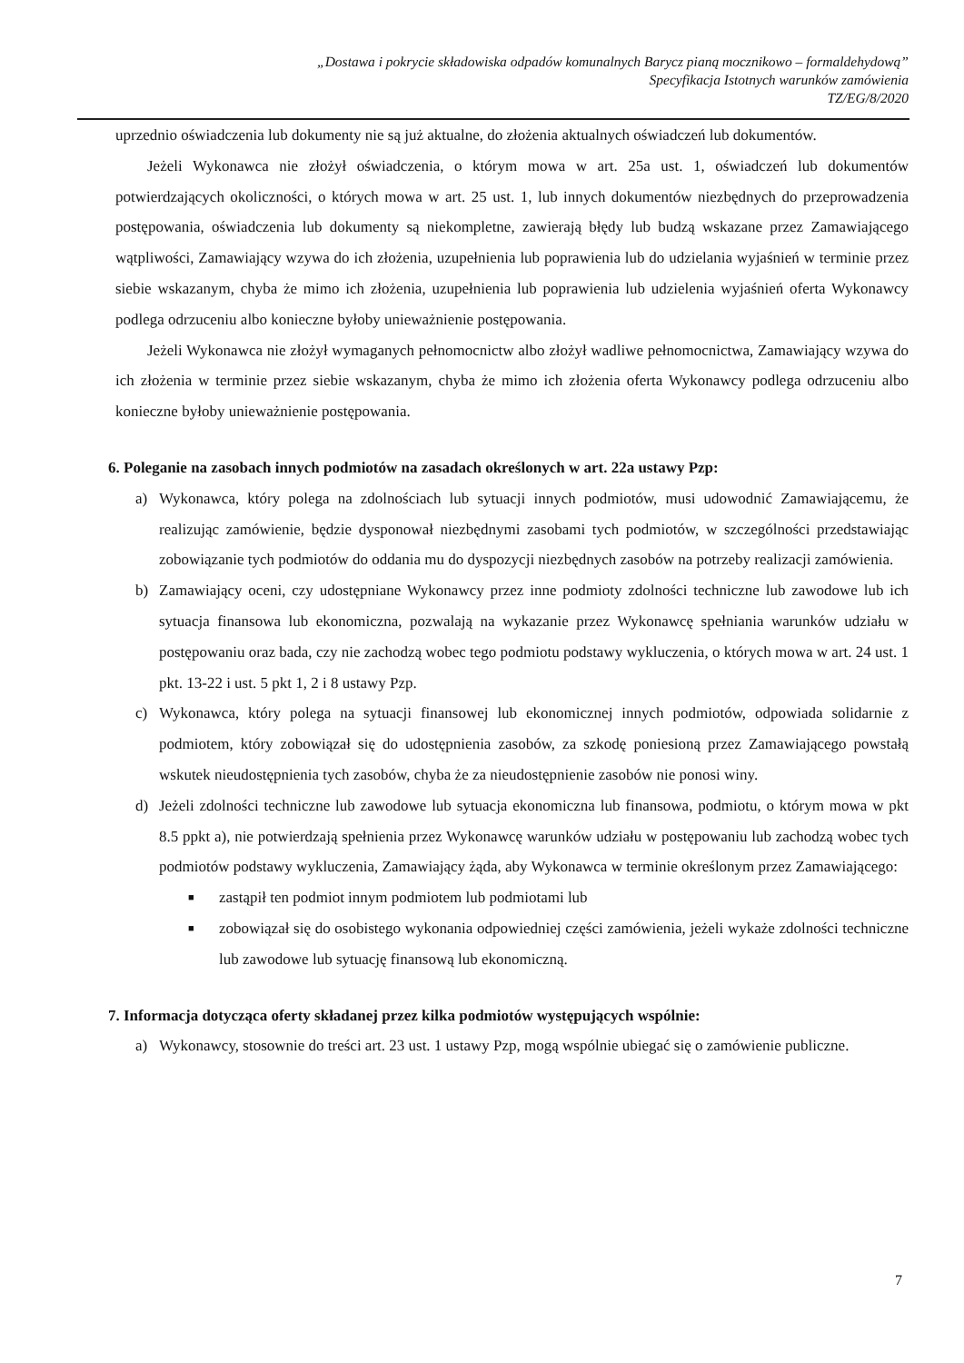„Dostawa i pokrycie składowiska odpadów komunalnych Barycz pianą mocznikowo – formaldehydową”
Specyfikacja Istotnych warunków zamówienia
TZ/EG/8/2020
uprzednio oświadczenia lub dokumenty nie są już aktualne, do złożenia aktualnych oświadczeń lub dokumentów.
Jeżeli Wykonawca nie złożył oświadczenia, o którym mowa w art. 25a ust. 1, oświadczeń lub dokumentów potwierdzających okoliczności, o których mowa w art. 25 ust. 1, lub innych dokumentów niezbędnych do przeprowadzenia postępowania, oświadczenia lub dokumenty są niekompletne, zawierają błędy lub budzą wskazane przez Zamawiającego wątpliwości, Zamawiający wzywa do ich złożenia, uzupełnienia lub poprawienia lub do udzielania wyjaśnień w terminie przez siebie wskazanym, chyba że mimo ich złożenia, uzupełnienia lub poprawienia lub udzielenia wyjaśnień oferta Wykonawcy podlega odrzuceniu albo konieczne byłoby unieważnienie postępowania.
Jeżeli Wykonawca nie złożył wymaganych pełnomocnictw albo złożył wadliwe pełnomocnictwa, Zamawiający wzywa do ich złożenia w terminie przez siebie wskazanym, chyba że mimo ich złożenia oferta Wykonawcy podlega odrzuceniu albo konieczne byłoby unieważnienie postępowania.
6. Poleganie na zasobach innych podmiotów na zasadach określonych w art. 22a ustawy Pzp:
a) Wykonawca, który polega na zdolnościach lub sytuacji innych podmiotów, musi udowodnić Zamawiającemu, że realizując zamówienie, będzie dysponował niezbędnymi zasobami tych podmiotów, w szczególności przedstawiając zobowiązanie tych podmiotów do oddania mu do dyspozycji niezbędnych zasobów na potrzeby realizacji zamówienia.
b) Zamawiający oceni, czy udostępniane Wykonawcy przez inne podmioty zdolności techniczne lub zawodowe lub ich sytuacja finansowa lub ekonomiczna, pozwalają na wykazanie przez Wykonawcę spełniania warunków udziału w postępowaniu oraz bada, czy nie zachodzą wobec tego podmiotu podstawy wykluczenia, o których mowa w art. 24 ust. 1 pkt. 13-22 i ust. 5 pkt 1, 2 i 8 ustawy Pzp.
c) Wykonawca, który polega na sytuacji finansowej lub ekonomicznej innych podmiotów, odpowiada solidarnie z podmiotem, który zobowiązał się do udostępnienia zasobów, za szkodę poniesioną przez Zamawiającego powstałą wskutek nieudostępnienia tych zasobów, chyba że za nieudostępnienie zasobów nie ponosi winy.
d) Jeżeli zdolności techniczne lub zawodowe lub sytuacja ekonomiczna lub finansowa, podmiotu, o którym mowa w pkt 8.5 ppkt a), nie potwierdzają spełnienia przez Wykonawcę warunków udziału w postępowaniu lub zachodzą wobec tych podmiotów podstawy wykluczenia, Zamawiający żąda, aby Wykonawca w terminie określonym przez Zamawiającego:
■
zastąpił ten podmiot innym podmiotem lub podmiotami lub
■
zobowiązał się do osobistego wykonania odpowiedniej części zamówienia, jeżeli wykaże zdolności techniczne lub zawodowe lub sytuację finansową lub ekonomiczną.
7. Informacja dotycząca oferty składanej przez kilka podmiotów występujących wspólnie:
a) Wykonawcy, stosownie do treści art. 23 ust. 1 ustawy Pzp, mogą wspólnie ubiegać się o zamówienie publiczne.
7